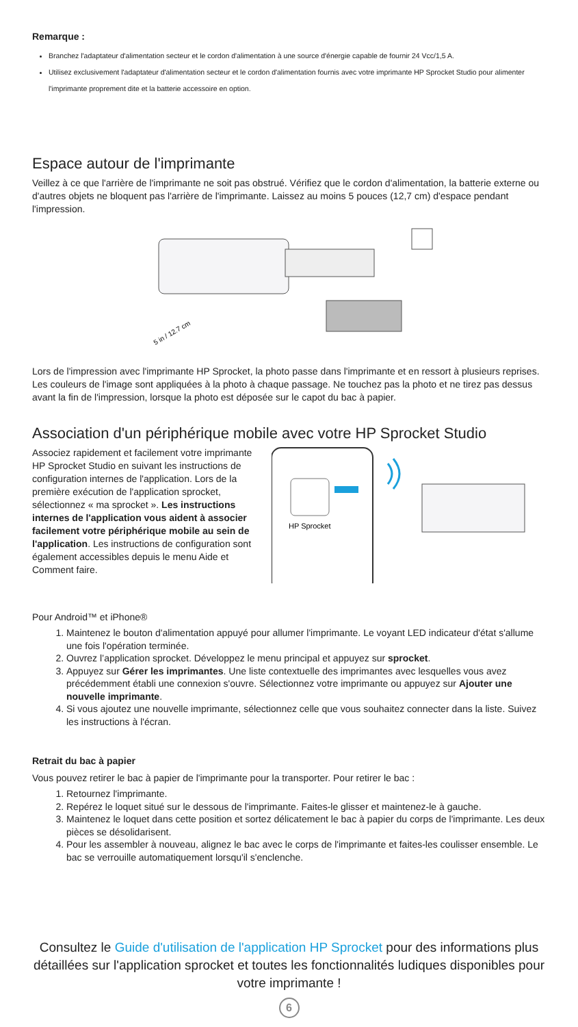Remarque :
Branchez l'adaptateur d'alimentation secteur et le cordon d'alimentation à une source d'énergie capable de fournir 24 Vcc/1,5 A.
Utilisez exclusivement l'adaptateur d'alimentation secteur et le cordon d'alimentation fournis avec votre imprimante HP Sprocket Studio pour alimenter l'imprimante proprement dite et la batterie accessoire en option.
Espace autour de l'imprimante
Veillez à ce que l'arrière de l'imprimante ne soit pas obstrué. Vérifiez que le cordon d'alimentation, la batterie externe ou d'autres objets ne bloquent pas l'arrière de l'imprimante. Laissez au moins 5 pouces (12,7 cm) d'espace pendant l'impression.
5 in / 12.7 cm
Lors de l'impression avec l'imprimante HP Sprocket, la photo passe dans l'imprimante et en ressort à plusieurs reprises. Les couleurs de l'image sont appliquées à la photo à chaque passage. Ne touchez pas la photo et ne tirez pas dessus avant la fin de l'impression, lorsque la photo est déposée sur le capot du bac à papier.
Association d'un périphérique mobile avec votre HP Sprocket Studio
Associez rapidement et facilement votre imprimante HP Sprocket Studio en suivant les instructions de configuration internes de l'application. Lors de la première exécution de l'application sprocket, sélectionnez « ma sprocket ». Les instructions internes de l'application vous aident à associer facilement votre périphérique mobile au sein de l'application. Les instructions de configuration sont également accessibles depuis le menu Aide et Comment faire.
HP Sprocket
Pour Android™ et iPhone®
1. Maintenez le bouton d'alimentation appuyé pour allumer l'imprimante. Le voyant LED indicateur d'état s'allume une fois l'opération terminée.
2. Ouvrez l’application sprocket. Développez le menu principal et appuyez sur sprocket.
3. Appuyez sur Gérer les imprimantes. Une liste contextuelle des imprimantes avec lesquelles vous avez précédemment établi une connexion s'ouvre. Sélectionnez votre imprimante ou appuyez sur Ajouter une nouvelle imprimante.
4. Si vous ajoutez une nouvelle imprimante, sélectionnez celle que vous souhaitez connecter dans la liste. Suivez les instructions à l'écran.
Retrait du bac à papier
Vous pouvez retirer le bac à papier de l'imprimante pour la transporter. Pour retirer le bac :
1. Retournez l'imprimante.
2. Repérez le loquet situé sur le dessous de l'imprimante. Faites-le glisser et maintenez-le à gauche.
3. Maintenez le loquet dans cette position et sortez délicatement le bac à papier du corps de l'imprimante. Les deux pièces se désolidarisent.
4. Pour les assembler à nouveau, alignez le bac avec le corps de l'imprimante et faites-les coulisser ensemble. Le bac se verrouille automatiquement lorsqu'il s'enclenche.
Consultez le Guide d'utilisation de l'application HP Sprocket pour des informations plus détaillées sur l'application sprocket et toutes les fonctionnalités ludiques disponibles pour votre imprimante !
6